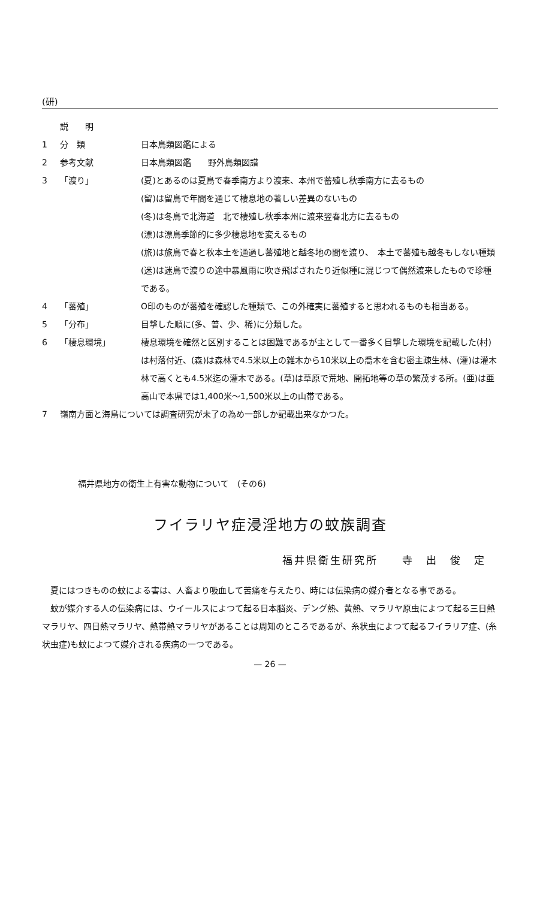(研)
説　　明
1 分　類 日本鳥類図鑑による
2 参考文献 日本鳥類図鑑　　野外鳥類図譜
3 「渡り」 (夏)とあるのは夏鳥で春季南方より渡来、本州で蓄殖し秋季南方に去るもの
(留)は留鳥で年間を通じて棲息地の著しい差異のないもの
(冬)は冬鳥で北海道　北で棲殖し秋季本州に渡来翌春北方に去るもの
(漂)は漂鳥季節的に多少棲息地を変えるもの
(旅)は旅鳥で春と秋本土を通過し蕃殖地と越冬地の間を渡り、　本土で蕃殖も越冬もしない種類
(迷)は迷鳥で渡りの途中暴風雨に吹き飛ばされたり近似種に混じつて偶然渡来したもので珍種である。
4 「蕃殖」 O印のものが蕃殖を確認した種類で、この外確実に蕃殖すると思われるものも相当ある。
5 「分布」 目撃した順に(多、普、少、稀)に分類した。
6 「棲息環境」 棲息環境を確然と区別することは困難であるが主として一番多く目撃した環境を記載した(村)は村落付近、(森)は森林で4.5米以上の雑木から10米以上の喬木を含む密主疎生林、(灌)は灌木林で高くとも4.5米迄の灌木である。(草)は草原で荒地、開拓地等の草の繁茂する所。(亜)は亜高山で本県では1,400米〜1,500米以上の山帯である。
7 嶺南方面と海鳥については調査研究が未了の為め一部しか記載出来なかつた。
福井県地方の衛生上有害な動物について　(その6)
フイラリヤ症浸淫地方の蚊族調査
福井県衛生研究所　　寺　出　俊　定
夏にはつきものの蚊による害は、人畜より吸血して苦痛を与えたり、時には伝染病の媒介者となる事である。
蚊が媒介する人の伝染病には、ウイールスによつて起る日本脳炎、デング熱、黄熱、マラリヤ原虫によつて起る三日熱マラリヤ、四日熱マラリヤ、熱帯熱マラリヤがあることは周知のところであるが、糸状虫によつて起るフイラリア症、(糸状虫症)も蚊によつて媒介される疾病の一つである。
— 26 —